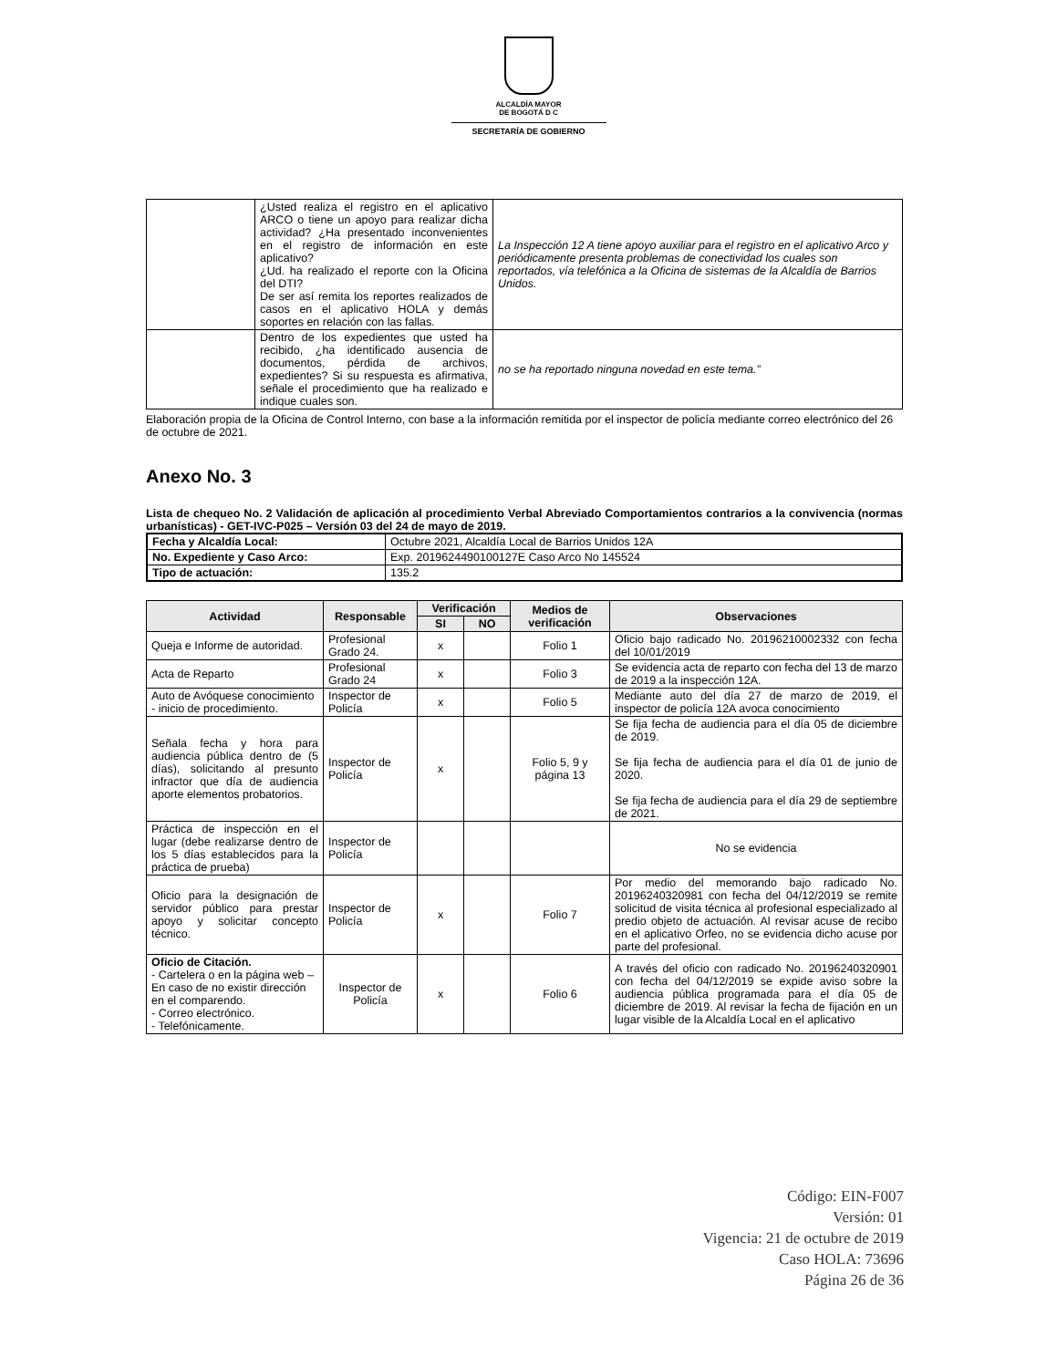ALCALDÍA MAYOR
DE BOGOTÁ D C
SECRETARÍA DE GOBIERNO
| | ¿Usted realiza el registro en el aplicativo ARCO o tiene un apoyo para realizar dicha actividad? ¿Ha presentado inconvenientes en el registro de información en este aplicativo? ¿Ud. ha realizado el reporte con la Oficina del DTI? De ser así remita los reportes realizados de casos en el aplicativo HOLA y demás soportes en relación con las fallas. | La Inspección 12 A tiene apoyo auxiliar para el registro en el aplicativo Arco y periódicamente presenta problemas de conectividad los cuales son reportados, vía telefónica a la Oficina de sistemas de la Alcaldía de Barrios Unidos. |
| | Dentro de los expedientes que usted ha recibido, ¿ha identificado ausencia de documentos, pérdida de archivos, expedientes? Si su respuesta es afirmativa, señale el procedimiento que ha realizado e indique cuales son. | no se ha reportado ninguna novedad en este tema.” |
Elaboración propia de la Oficina de Control Interno, con base a la información remitida por el inspector de policía mediante correo electrónico del 26 de octubre de 2021.
Anexo No. 3
Lista de chequeo No. 2 Validación de aplicación al procedimiento Verbal Abreviado Comportamientos contrarios a la convivencia (normas urbanísticas) - GET-IVC-P025 – Versión 03 del 24 de mayo de 2019.
| Fecha y Alcaldía Local: | Octubre 2021, Alcaldía Local de Barrios Unidos 12A |
| No. Expediente y Caso Arco: | Exp. 2019624490100127E Caso Arco No 145524 |
| Tipo de actuación: | 135.2 |
| Actividad | Responsable | Verificación | | Medios de verificación | Observaciones |
| --- | --- | --- | --- | --- | --- |
| | | SI | NO | | |
| Queja e Informe de autoridad. | Profesional Grado 24. | x | | Folio 1 | Oficio bajo radicado No. 20196210002332 con fecha del 10/01/2019 |
| Acta de Reparto | Profesional Grado 24 | x | | Folio 3 | Se evidencia acta de reparto con fecha del 13 de marzo de 2019 a la inspección 12A. |
| Auto de Avóquese conocimiento - inicio de procedimiento. | Inspector de Policía | x | | Folio 5 | Mediante auto del día 27 de marzo de 2019, el inspector de policía 12A avoca conocimiento |
| Señala fecha y hora para audiencia pública dentro de (5 días), solicitando al presunto infractor que día de audiencia aporte elementos probatorios. | Inspector de Policía | x | | Folio 5, 9 y página 13 | Se fija fecha de audiencia para el día 05 de diciembre de 2019. Se fija fecha de audiencia para el día 01 de junio de 2020. Se fija fecha de audiencia para el día 29 de septiembre de 2021. |
| Práctica de inspección en el lugar (debe realizarse dentro de los 5 días establecidos para la práctica de prueba) | Inspector de Policía | | | | No se evidencia |
| Oficio para la designación de servidor público para prestar apoyo y solicitar concepto técnico. | Inspector de Policía | x | | Folio 7 | Por medio del memorando bajo radicado No. 20196240320981 con fecha del 04/12/2019 se remite solicitud de visita técnica al profesional especializado al predio objeto de actuación. Al revisar acuse de recibo en el aplicativo Orfeo, no se evidencia dicho acuse por parte del profesional. |
| Oficio de Citación. - Cartelera o en la página web – En caso de no existir dirección en el comparendo. - Correo electrónico. - Telefónicamente. | Inspector de Policía | x | | Folio 6 | A través del oficio con radicado No. 20196240320901 con fecha del 04/12/2019 se expide aviso sobre la audiencia pública programada para el día 05 de diciembre de 2019. Al revisar la fecha de fijación en un lugar visible de la Alcaldía Local en el aplicativo |
Código: EIN-F007
Versión: 01
Vigencia: 21 de octubre de 2019
Caso HOLA: 73696
Página 26 de 36